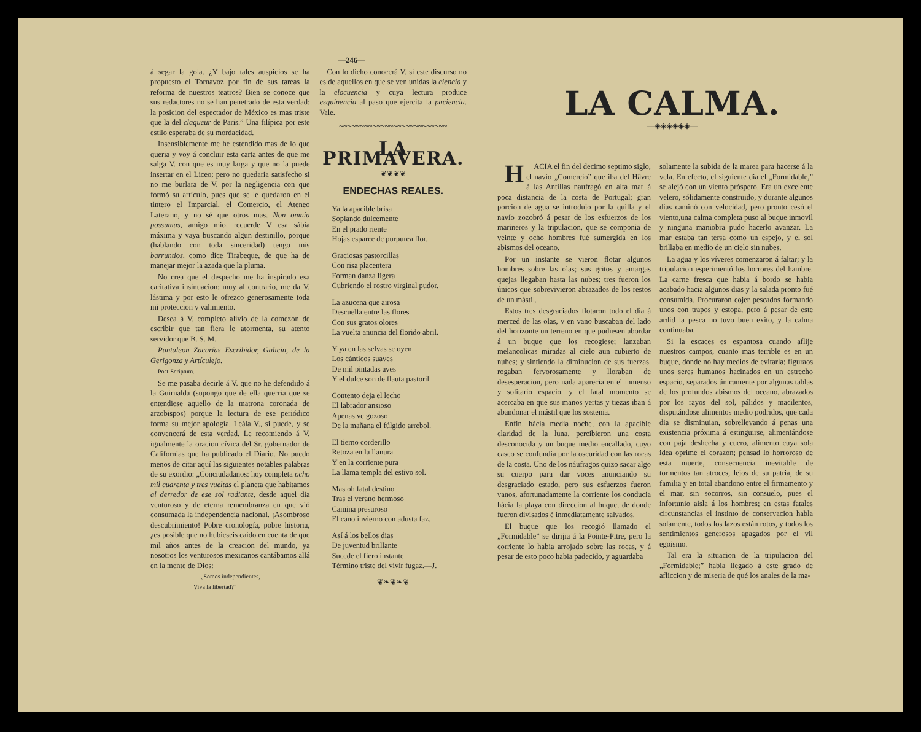—246—
á segar la gola. ¿Y bajo tales auspicios se ha propuesto el Tornavoz por fin de sus tareas la reforma de nuestros teatros? Bien se conoce que sus redactores no se han penetrado de esta verdad: la posicion del espectador de México es mas triste que la del claqueur de Paris.” Una filípica por este estilo esperaba de su mordacidad.
Insensiblemente me he estendido mas de lo que queria y voy á concluir esta carta antes de que me salga V. con que es muy larga y que no la puede insertar en el Liceo; pero no quedaria satisfecho si no me burlara de V. por la negligencia con que formó su artículo, pues que se le quedaron en el tintero el Imparcial, el Comercio, el Ateneo Laterano, y no sé que otros mas. Non omnia possumus, amigo mio, recuerde V esa sábia máxima y vaya buscando algun destinillo, porque (hablando con toda sinceridad) tengo mis barruntios, como dice Tirabeque, de que ha de manejar mejor la azada que la pluma.
No crea que el despecho me ha inspirado esa caritativa insinuacion; muy al contrario, me da V. lástima y por esto le ofrezco generosamente toda mi proteccion y valimiento.
Desea á V. completo alivio de la comezon de escribir que tan fiera le atormenta, su atento servidor que B. S. M.
Pantaleon Zacarías Escribidor, Galicin, de la Gerigonza y Artículejo.
Post-Scriptum.
Se me pasaba decirle á V. que no he defendido á la Guirnalda (supongo que de ella querria que se entendiese aquello de la matrona coronada de arzobispos) porque la lectura de ese periódico forma su mejor apología. Leála V., si puede, y se convencerá de esta verdad. Le recomiendo á V. igualmente la oracion cívica del Sr. gobernador de Californias que ha publicado el Diario. No puedo menos de citar aquí las siguientes notables palabras de su exordio: „Conciudadanos: hoy completa ocho mil cuarenta y tres vueltas el planeta que habitamos al derredor de ese sol radiante, desde aquel dia venturoso y de eterna remembranza en que vió consumada la independencia nacional. ¡Asombroso descubrimiento! Pobre cronología, pobre historia, ¿es posible que no hubieseis caido en cuenta de que mil años antes de la creacion del mundo, ya nosotros los venturosos mexicanos cantábamos allá en la mente de Dios:
„Somos independientes,
Viva la libertad?”
Con lo dicho conocerá V. si este discurso no es de aquellos en que se ven unidas la ciencia y la elocuencia y cuya lectura produce esquinencia al paso que ejercita la paciencia. Vale.
~~~~~~~~~~~~~~~~~~~~~~~~~~
LA PRIMAVERA.
❦❦❦❦
ENDECHAS REALES.
Ya la apacible brisa
Soplando dulcemente
En el prado riente
Hojas esparce de purpurea flor.
Graciosas pastorcillas
Con risa placentera
Forman danza ligera
Cubriendo el rostro virginal pudor.
La azucena que airosa
Descuella entre las flores
Con sus gratos olores
La vuelta anuncia del florido abril.
Y ya en las selvas se oyen
Los cánticos suaves
De mil pintadas aves
Y el dulce son de flauta pastoril.
Contento deja el lecho
El labrador ansioso
Apenas ve gozoso
De la mañana el fúlgido arrebol.
El tierno corderillo
Retoza en la llanura
Y en la corriente pura
La llama templa del estivo sol.
Mas oh fatal destino
Tras el verano hermoso
Camina presuroso
El cano invierno con adusta faz.
Así á los bellos dias
De juventud brillante
Sucede el fiero instante
Término triste del vivir fugaz.—J.
❦❧❦❧❦
LA CALMA.
—◈◈◈◈◈◈—
HACIA el fin del decimo septimo siglo, el navío „Comercio” que iba del Hâvre á las Antillas naufragó en alta mar á poca distancia de la costa de Portugal; gran porcion de agua se introdujo por la quilla y el navío zozobró á pesar de los esfuerzos de los marineros y la tripulacion, que se componia de veinte y ocho hombres fué sumergida en los abismos del oceano.
Por un instante se vieron flotar algunos hombres sobre las olas; sus gritos y amargas quejas llegaban hasta las nubes; tres fueron los únicos que sobrevivieron abrazados de los restos de un mástil.
Estos tres desgraciados flotaron todo el dia á merced de las olas, y en vano buscaban del lado del horizonte un terreno en que pudiesen abordar á un buque que los recogiese; lanzaban melancolicas miradas al cielo aun cubierto de nubes; y sintiendo la diminucion de sus fuerzas, rogaban fervorosamente y lloraban de desesperacion, pero nada aparecia en el inmenso y solitario espacio, y el fatal momento se acercaba en que sus manos yertas y tiezas iban á abandonar el mástil que los sostenia.
Enfin, hácia media noche, con la apacible claridad de la luna, percibieron una costa desconocida y un buque medio encallado, cuyo casco se confundia por la oscuridad con las rocas de la costa. Uno de los náufragos quizo sacar algo su cuerpo para dar voces anunciando su desgraciado estado, pero sus esfuerzos fueron vanos, afortunadamente la corriente los conducia hácia la playa con direccion al buque, de donde fueron divisados é inmediatamente salvados.
El buque que los recogió llamado el „Formidable” se dirijia á la Pointe-Pitre, pero la corriente lo habia arrojado sobre las rocas, y á pesar de esto poco habia padecido, y aguardaba
solamente la subida de la marea para hacerse á la vela. En efecto, el siguiente dia el „Formidable,” se alejó con un viento próspero. Era un excelente velero, sólidamente construido, y durante algunos dias caminó con velocidad, pero pronto cesó el viento,una calma completa puso al buque inmovil y ninguna maniobra pudo hacerlo avanzar. La mar estaba tan tersa como un espejo, y el sol brillaba en medio de un cielo sin nubes.
La agua y los víveres comenzaron á faltar; y la tripulacion esperimentó los horrores del hambre. La carne fresca que habia á bordo se habia acabado hacia algunos dias y la salada pronto fué consumida. Procuraron cojer pescados formando unos con trapos y estopa, pero á pesar de este ardid la pesca no tuvo buen exito, y la calma continuaba.
Si la escaces es espantosa cuando aflije nuestros campos, cuanto mas terrible es en un buque, donde no hay medios de evitarla; figuraos unos seres humanos hacinados en un estrecho espacio, separados únicamente por algunas tablas de los profundos abismos del oceano, abrazados por los rayos del sol, pálidos y macilentos, disputándose alimentos medio podridos, que cada dia se disminuian, sobrellevando á penas una existencia próxima á estinguirse, alimentándose con paja deshecha y cuero, alimento cuya sola idea oprime el corazon; pensad lo horroroso de esta muerte, consecuencia inevitable de tormentos tan atroces, lejos de su patria, de su familia y en total abandono entre el firmamento y el mar, sin socorros, sin consuelo, pues el infortunio aisla á los hombres; en estas fatales circunstancias el instinto de conservacion habla solamente, todos los lazos están rotos, y todos los sentimientos generosos apagados por el vil egoismo.
Tal era la situacion de la tripulacion del „Formidable;” habia llegado á este grado de afliccion y de miseria de qué los anales de la ma-